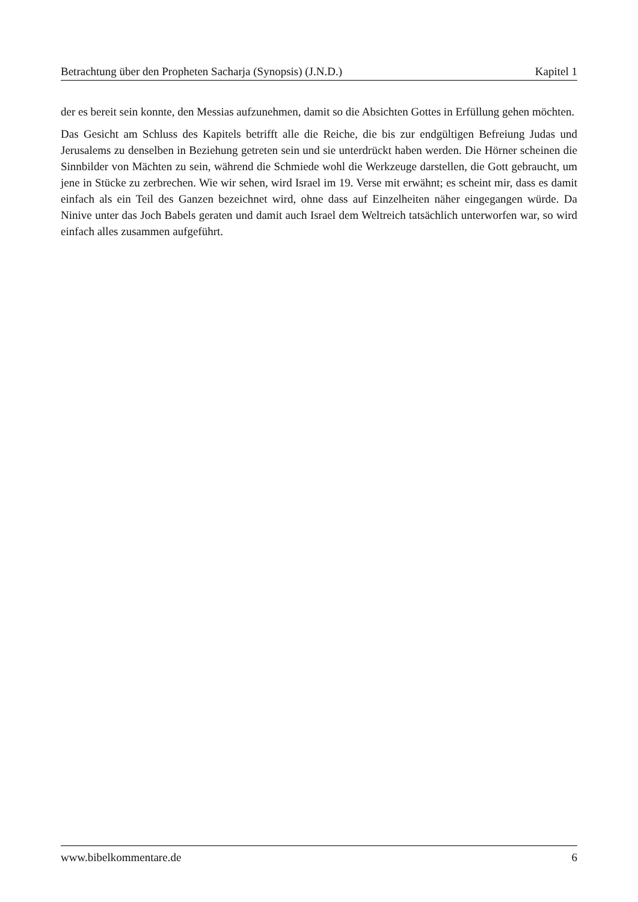Betrachtung über den Propheten Sacharja (Synopsis) (J.N.D.) Kapitel 1
der es bereit sein konnte, den Messias aufzunehmen, damit so die Absichten Gottes in Erfüllung gehen möchten.
Das Gesicht am Schluss des Kapitels betrifft alle die Reiche, die bis zur endgültigen Befreiung Judas und Jerusalems zu denselben in Beziehung getreten sein und sie unterdrückt haben werden. Die Hörner scheinen die Sinnbilder von Mächten zu sein, während die Schmiede wohl die Werkzeuge darstellen, die Gott gebraucht, um jene in Stücke zu zerbrechen. Wie wir sehen, wird Israel im 19. Verse mit erwähnt; es scheint mir, dass es damit einfach als ein Teil des Ganzen bezeichnet wird, ohne dass auf Einzelheiten näher eingegangen würde. Da Ninive unter das Joch Babels geraten und damit auch Israel dem Weltreich tatsächlich unterworfen war, so wird einfach alles zusammen aufgeführt.
www.bibelkommentare.de 6